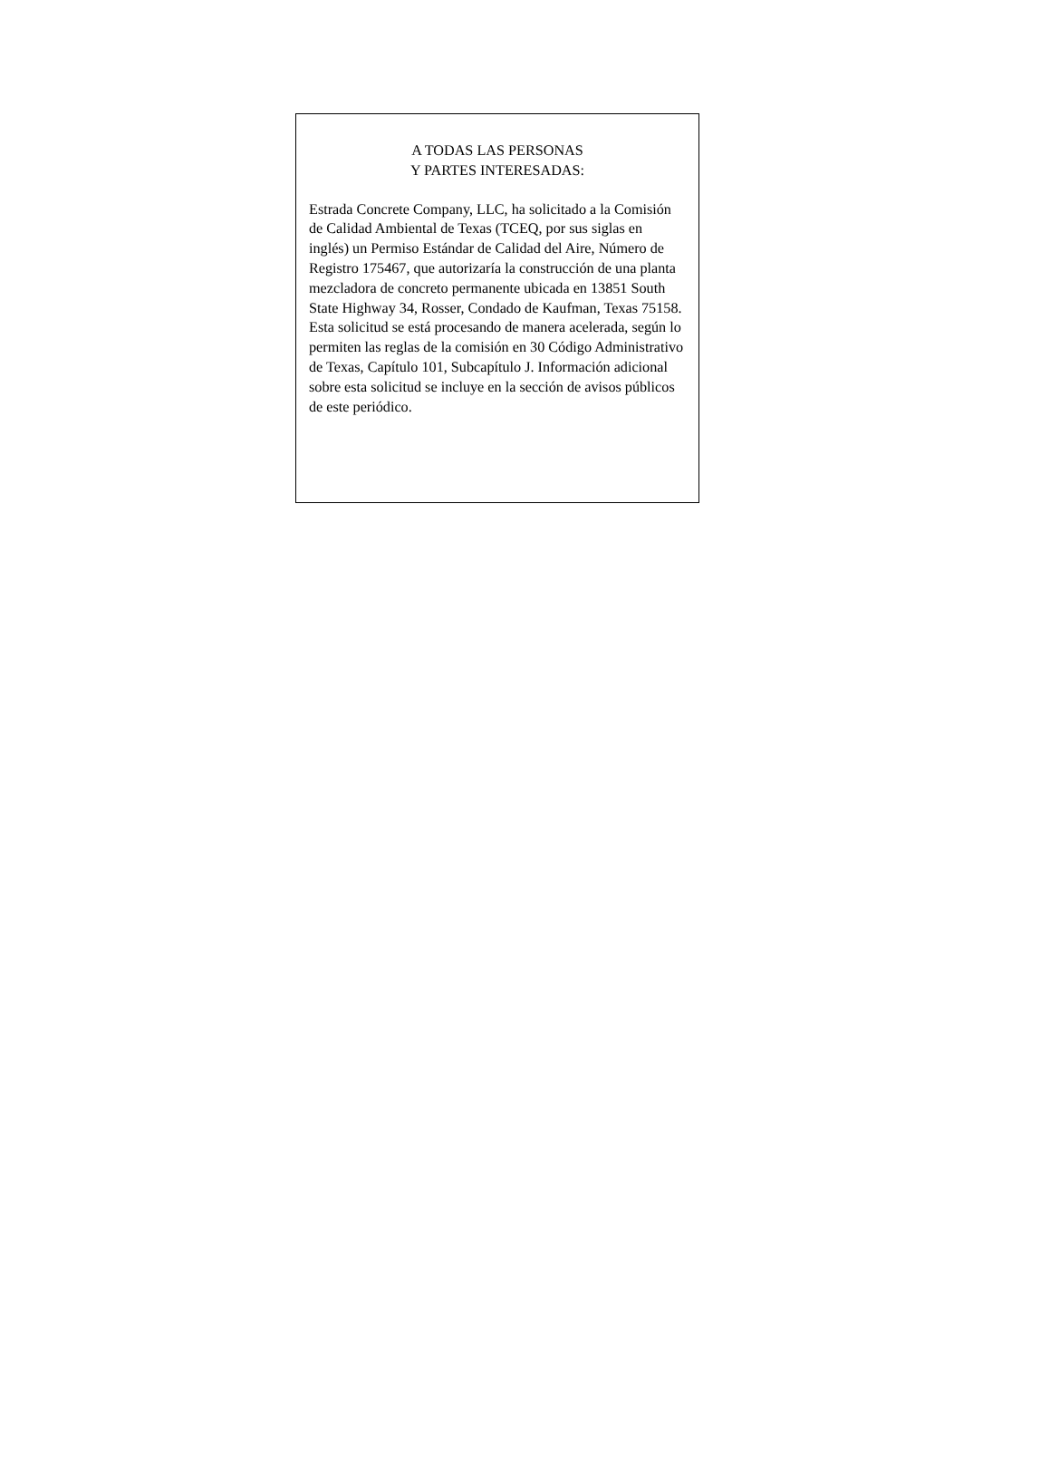A TODAS LAS PERSONAS
Y PARTES INTERESADAS:
Estrada Concrete Company, LLC, ha solicitado a la Comisión de Calidad Ambiental de Texas (TCEQ, por sus siglas en inglés) un Permiso Estándar de Calidad del Aire, Número de Registro 175467, que autorizaría la construcción de una planta mezcladora de concreto permanente ubicada en 13851 South State Highway 34, Rosser, Condado de Kaufman, Texas 75158. Esta solicitud se está procesando de manera acelerada, según lo permiten las reglas de la comisión en 30 Código Administrativo de Texas, Capítulo 101, Subcapítulo J. Información adicional sobre esta solicitud se incluye en la sección de avisos públicos de este periódico.